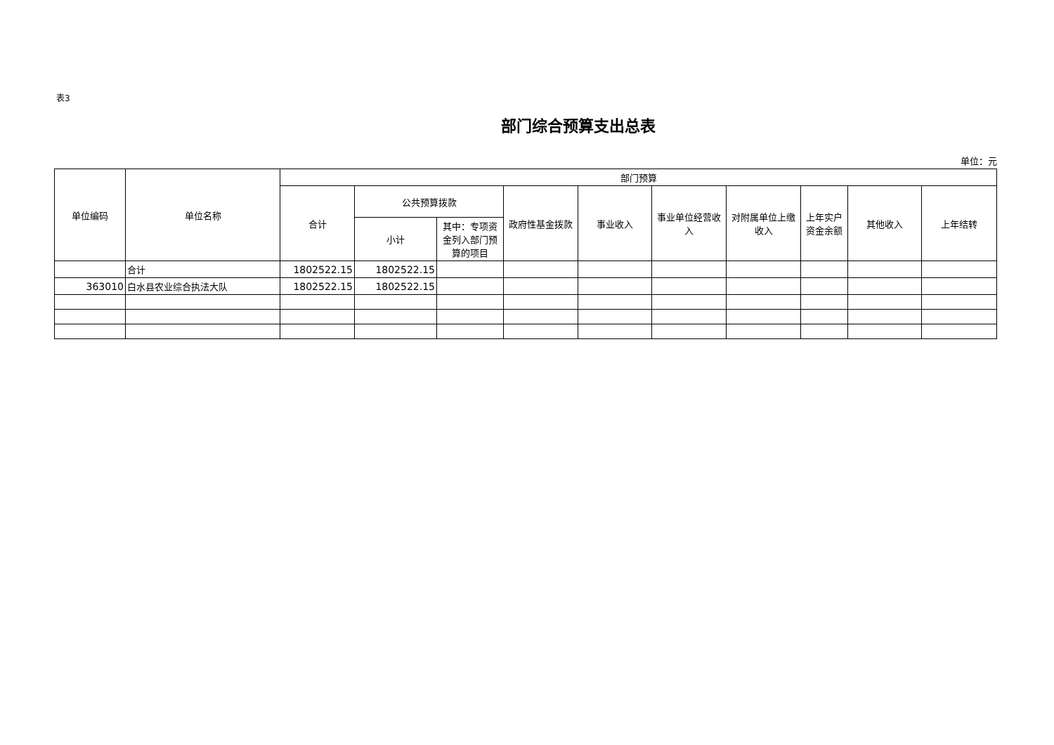表3
部门综合预算支出总表
单位：元
| 单位编码 | 单位名称 | 部门预算 | | | | | | | | | |
| --- | --- | --- | --- | --- | --- | --- | --- | --- | --- | --- | --- |
| | | 合计 | 公共预算拨款 | | 政府性基金拨款 | 事业收入 | 事业单位经营收入 | 对附属单位上缴收入 | 上年实户资金余额 | 其他收入 | 上年结转 |
| | | | 小计 | 其中：专项资金列入部门预算的项目 | | | | | | | |
| | 合计 | 1802522.15 | 1802522.15 | | | | | | | | |
| 363010 | 白水县农业综合执法大队 | 1802522.15 | 1802522.15 | | | | | | | | |